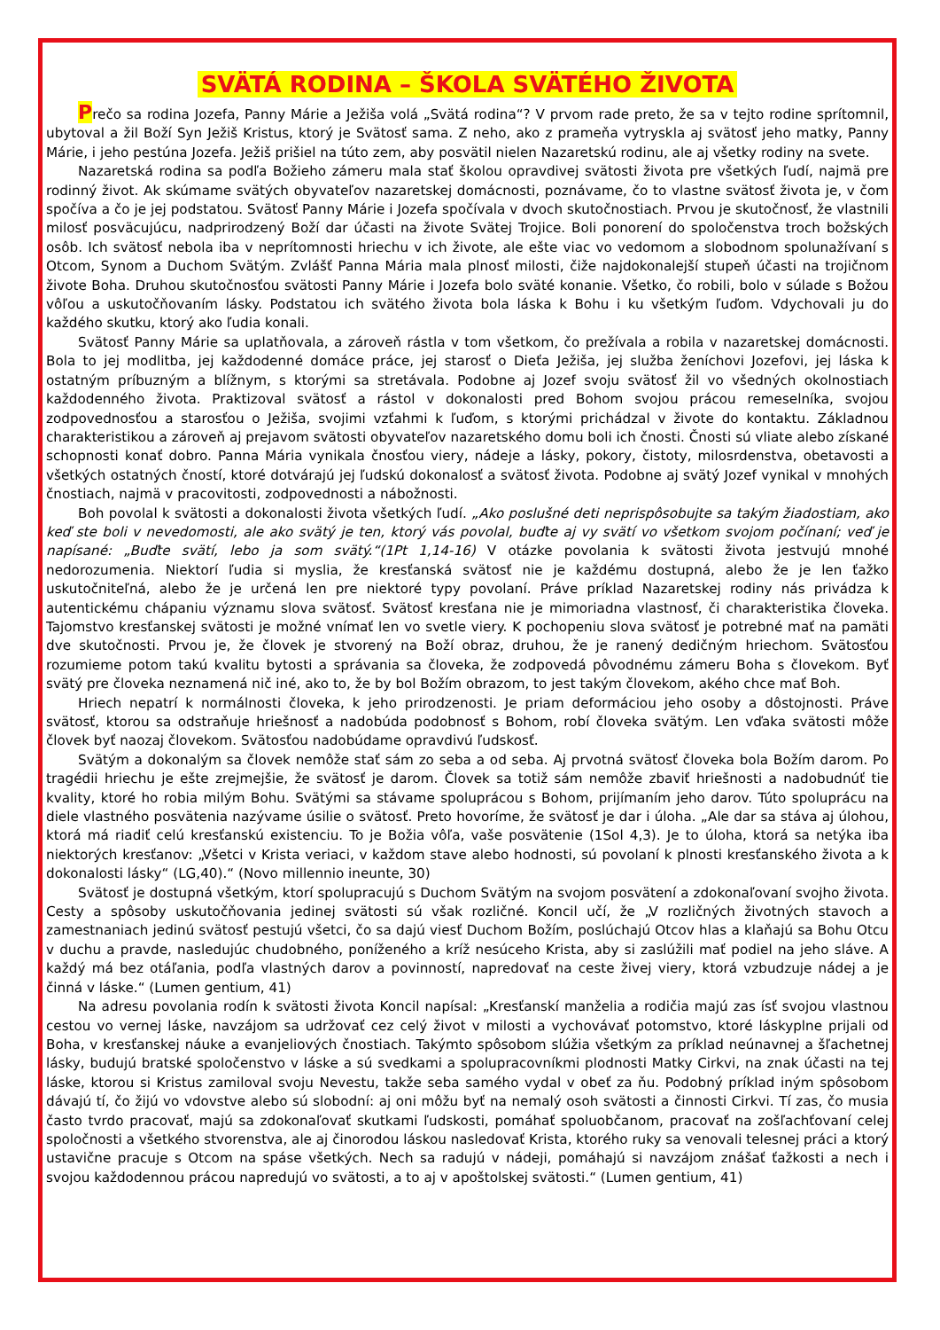SVÄTÁ RODINA – ŠKOLA SVÄTÉHO ŽIVOTA
Prečo sa rodina Jozefa, Panny Márie a Ježiša volá „Svätá rodina“? V prvom rade preto, že sa v tejto rodine sprítomnil, ubytoval a žil Boží Syn Ježiš Kristus, ktorý je Svätosť sama. Z neho, ako z prameňa vytryskla aj svätosť jeho matky, Panny Márie, i jeho pestúna Jozefa. Ježiš prišiel na túto zem, aby posvätil nielen Nazaretskú rodinu, ale aj všetky rodiny na svete.
Nazaretská rodina sa podľa Božieho zámeru mala stať školou opravdivej svätosti života pre všetkých ľudí, najmä pre rodinný život. Ak skúmame svätých obyvateľov nazaretskej domácnosti, poznávame, čo to vlastne svätosť života je, v čom spočíva a čo je jej podstatou. Svätosť Panny Márie i Jozefa spočívala v dvoch skutočnostiach. Prvou je skutočnosť, že vlastnili milosť posväcujúcu, nadprirodzený Boží dar účasti na živote Svätej Trojice. Boli ponorení do spoločenstva troch božských osôb. Ich svätosť nebola iba v neprítomnosti hriechu v ich živote, ale ešte viac vo vedomom a slobodnom spolunažívaní s Otcom, Synom a Duchom Svätým. Zvlášť Panna Mária mala plnosť milosti, čiže najdokonalejší stupeň účasti na trojičnom živote Boha. Druhou skutočnosťou svätosti Panny Márie i Jozefa bolo sväté konanie. Všetko, čo robili, bolo v súlade s Božou vôľou a uskutočňovaním lásky. Podstatou ich svätého života bola láska k Bohu i ku všetkým ľuďom. Vdychovali ju do každého skutku, ktorý ako ľudia konali.
Svätosť Panny Márie sa uplatňovala, a zároveň rástla v tom všetkom, čo prežívala a robila v nazaretskej domácnosti. Bola to jej modlitba, jej každodenné domáce práce, jej starosť o Dieťa Ježiša, jej služba ženíchovi Jozefovi, jej láska k ostatným príbuzným a blížnym, s ktorými sa stretávala. Podobne aj Jozef svoju svätosť žil vo všedných okolnostiach každodenného života. Praktizoval svätosť a rástol v dokonalosti pred Bohom svojou prácou remeselníka, svojou zodpovednosťou a starosťou o Ježiša, svojimi vzťahmi k ľuďom, s ktorými prichádzal v živote do kontaktu. Základnou charakteristikou a zároveň aj prejavom svätosti obyvateľov nazaretského domu boli ich čnosti. Čnosti sú vliate alebo získané schopnosti konať dobro. Panna Mária vynikala čnosťou viery, nádeje a lásky, pokory, čistoty, milosrdenstva, obetavosti a všetkých ostatných čností, ktoré dotvárajú jej ľudskú dokonalosť a svätosť života. Podobne aj svätý Jozef vynikal v mnohých čnostiach, najmä v pracovitosti, zodpovednosti a nábožnosti.
Boh povolal k svätosti a dokonalosti života všetkých ľudí. „Ako poslušné deti neprispôsobujte sa takým žiadostiam, ako keď ste boli v nevedomosti, ale ako svätý je ten, ktorý vás povolal, buďte aj vy svätí vo všetkom svojom počínaní; veď je napísané: „Buďte svätí, lebo ja som svätý.“(1Pt 1,14-16) V otázke povolania k svätosti života jestvujú mnohé nedorozumenia. Niektorí ľudia si myslia, že kresťanská svätosť nie je každému dostupná, alebo že je len ťažko uskutočniteľná, alebo že je určená len pre niektoré typy povolaní. Práve príklad Nazaretskej rodiny nás privádza k autentickému chápaniu významu slova svätosť. Svätosť kresťana nie je mimoriadna vlastnosť, či charakteristika človeka. Tajomstvo kresťanskej svätosti je možné vnímať len vo svetle viery. K pochopeniu slova svätosť je potrebné mať na pamäti dve skutočnosti. Prvou je, že človek je stvorený na Boží obraz, druhou, že je ranený dedičným hriechom. Svätosťou rozumieme potom takú kvalitu bytosti a správania sa človeka, že zodpovedá pôvodnému zámeru Boha s človekom. Byť svätý pre človeka neznamená nič iné, ako to, že by bol Božím obrazom, to jest takým človekom, akého chce mať Boh.
Hriech nepatrí k normálnosti človeka, k jeho prirodzenosti. Je priam deformáciou jeho osoby a dôstojnosti. Práve svätosť, ktorou sa odstraňuje hriešnosť a nadobúda podobnosť s Bohom, robí človeka svätým. Len vďaka svätosti môže človek byť naozaj človekom. Svätosťou nadobúdame opravdivú ľudskosť.
Svätým a dokonalým sa človek nemôže stať sám zo seba a od seba. Aj prvotná svätosť človeka bola Božím darom. Po tragédii hriechu je ešte zrejmejšie, že svätosť je darom. Človek sa totiž sám nemôže zbaviť hriešnosti a nadobudnúť tie kvality, ktoré ho robia milým Bohu. Svätými sa stávame spoluprácou s Bohom, prijímaním jeho darov. Túto spoluprácu na diele vlastného posvätenia nazývame úsilie o svätosť. Preto hovoríme, že svätosť je dar i úloha. „Ale dar sa stáva aj úlohou, ktorá má riadiť celú kresťanskú existenciu. To je Božia vôľa, vaše posvätenie (1Sol 4,3). Je to úloha, ktorá sa netýka iba niektorých kresťanov: „Všetci v Krista veriaci, v každom stave alebo hodnosti, sú povolaní k plnosti kresťanského života a k dokonalosti lásky“ (LG,40).“ (Novo millennio ineunte, 30)
Svätosť je dostupná všetkým, ktorí spolupracujú s Duchom Svätým na svojom posvätení a zdokonaľovaní svojho života. Cesty a spôsoby uskutočňovania jedinej svätosti sú však rozličné. Koncil učí, že „V rozličných životných stavoch a zamestnaniach jedinú svätosť pestujú všetci, čo sa dajú viesť Duchom Božím, poslúchajú Otcov hlas a klaňajú sa Bohu Otcu v duchu a pravde, nasledujúc chudobného, poníženého a kríž nesúceho Krista, aby si zaslúžili mať podiel na jeho sláve. A každý má bez otáľania, podľa vlastných darov a povinností, napredovať na ceste živej viery, ktorá vzbudzuje nádej a je činná v láske.“ (Lumen gentium, 41)
Na adresu povolania rodín k svätosti života Koncil napísal: „Kresťanskí manželia a rodičia majú zas ísť svojou vlastnou cestou vo vernej láske, navzájom sa udržovať cez celý život v milosti a vychovávať potomstvo, ktoré láskyplne prijali od Boha, v kresťanskej náuke a evanjeliových čnostiach. Takýmto spôsobom slúžia všetkým za príklad neúnavnej a šľachetnej lásky, budujú bratské spoločenstvo v láske a sú svedkami a spolupracovníkmi plodnosti Matky Cirkvi, na znak účasti na tej láske, ktorou si Kristus zamiloval svoju Nevestu, takže seba samého vydal v obeť za ňu. Podobný príklad iným spôsobom dávajú tí, čo žijú vo vdovstve alebo sú slobodní: aj oni môžu byť na nemalý osoh svätosti a činnosti Cirkvi. Tí zas, čo musia často tvrdo pracovať, majú sa zdokonaľovať skutkami ľudskosti, pomáhať spoluobčanom, pracovať na zošľachťovaní celej spoločnosti a všetkého stvorenstva, ale aj činorodou láskou nasledovať Krista, ktorého ruky sa venovali telesnej práci a ktorý ustavične pracuje s Otcom na spáse všetkých. Nech sa radujú v nádeji, pomáhajú si navzájom znášať ťažkosti a nech i svojou každodennou prácou napredujú vo svätosti, a to aj v apoštolskej svätosti.“ (Lumen gentium, 41)